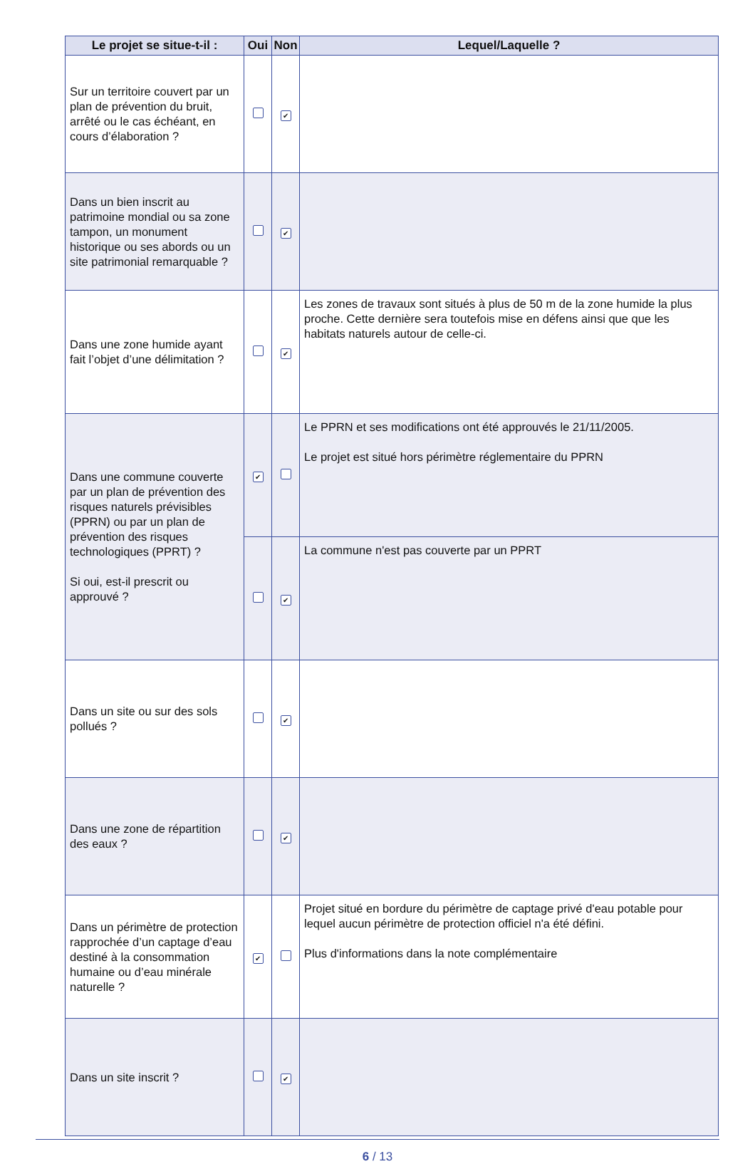| Le projet se situe-t-il : | Oui | Non | Lequel/Laquelle ? |
| --- | --- | --- | --- |
| Sur un territoire couvert par un plan de prévention du bruit, arrêté ou le cas échéant, en cours d’élaboration ? | | ✔ | |
| Dans un bien inscrit au patrimoine mondial ou sa zone tampon, un monument historique ou ses abords ou un site patrimonial remarquable ? | | ✔ | |
| Dans une zone humide ayant fait l’objet d’une délimitation ? | | ✔ | Les zones de travaux sont situés à plus de 50 m de la zone humide la plus proche. Cette dernière sera toutefois mise en défens ainsi que que les habitats naturels autour de celle-ci. |
| Dans une commune couverte par un plan de prévention des risques naturels prévisibles (PPRN) ou par un plan de prévention des risques technologiques (PPRT) ? Si oui, est-il prescrit ou approuvé ? | ✔ | | Le PPRN et ses modifications ont été approuvés le 21/11/2005. Le projet est situé hors périmètre réglementaire du PPRN |
| | | ✔ | La commune n'est pas couverte par un PPRT |
| Dans un site ou sur des sols pollués ? | | ✔ | |
| Dans une zone de répartition des eaux ? | | ✔ | |
| Dans un périmètre de protection rapprochée d’un captage d’eau destiné à la consommation humaine ou d’eau minérale naturelle ? | ✔ | | Projet situé en bordure du périmètre de captage privé d'eau potable pour lequel aucun périmètre de protection officiel n'a été défini. Plus d'informations dans la note complémentaire |
| Dans un site inscrit ? | | ✔ | |
6 / 13